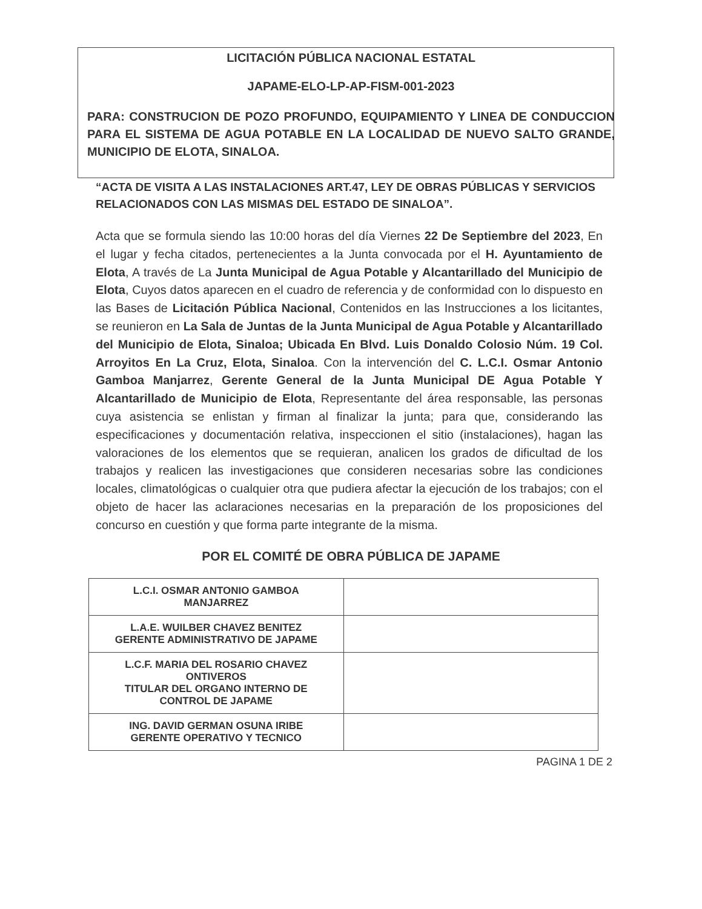LICITACIÓN PÚBLICA NACIONAL ESTATAL
JAPAME-ELO-LP-AP-FISM-001-2023
PARA: CONSTRUCION DE POZO PROFUNDO, EQUIPAMIENTO Y LINEA DE CONDUCCION PARA EL SISTEMA DE AGUA POTABLE EN LA LOCALIDAD DE NUEVO SALTO GRANDE, MUNICIPIO DE ELOTA, SINALOA.
“ACTA DE VISITA A LAS INSTALACIONES ART.47, LEY DE OBRAS PÚBLICAS Y SERVICIOS RELACIONADOS CON LAS MISMAS DEL ESTADO DE SINALOA”.
Acta que se formula siendo las 10:00 horas del día Viernes 22 De Septiembre del 2023, En el lugar y fecha citados, pertenecientes a la Junta convocada por el H. Ayuntamiento de Elota, A través de La Junta Municipal de Agua Potable y Alcantarillado del Municipio de Elota, Cuyos datos aparecen en el cuadro de referencia y de conformidad con lo dispuesto en las Bases de Licitación Pública Nacional, Contenidos en las Instrucciones a los licitantes, se reunieron en La Sala de Juntas de la Junta Municipal de Agua Potable y Alcantarillado del Municipio de Elota, Sinaloa; Ubicada En Blvd. Luis Donaldo Colosio Núm. 19 Col. Arroyitos En La Cruz, Elota, Sinaloa. Con la intervención del C. L.C.I. Osmar Antonio Gamboa Manjarrez, Gerente General de la Junta Municipal DE Agua Potable Y Alcantarillado de Municipio de Elota, Representante del área responsable, las personas cuya asistencia se enlistan y firman al finalizar la junta; para que, considerando las especificaciones y documentación relativa, inspeccionen el sitio (instalaciones), hagan las valoraciones de los elementos que se requieran, analicen los grados de dificultad de los trabajos y realicen las investigaciones que consideren necesarias sobre las condiciones locales, climatológicas o cualquier otra que pudiera afectar la ejecución de los trabajos; con el objeto de hacer las aclaraciones necesarias en la preparación de los proposiciones del concurso en cuestión y que forma parte integrante de la misma.
POR EL COMITÉ DE OBRA PÚBLICA DE JAPAME
| L.C.I. OSMAR ANTONIO GAMBOA MANJARREZ | |
| L.A.E. WUILBER CHAVEZ BENITEZ GERENTE ADMINISTRATIVO DE JAPAME | |
| L.C.F. MARIA DEL ROSARIO CHAVEZ ONTIVEROS TITULAR DEL ORGANO INTERNO DE CONTROL DE JAPAME | |
| ING. DAVID GERMAN OSUNA IRIBE GERENTE OPERATIVO Y TECNICO | |
PAGINA 1 DE 2